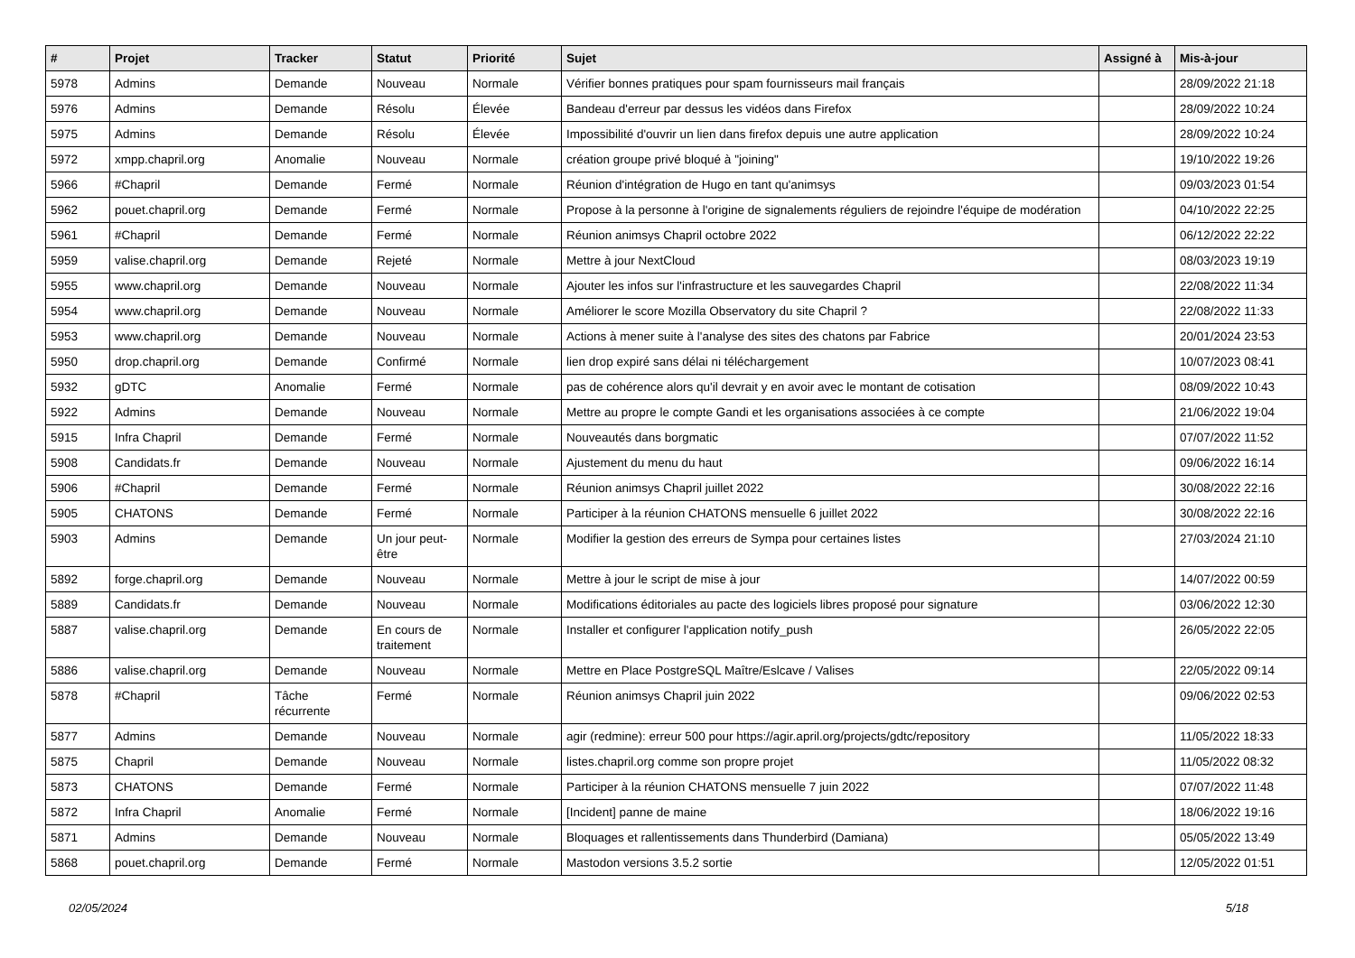| # | Projet | Tracker | Statut | Priorité | Sujet | Assigné à | Mis-à-jour |
| --- | --- | --- | --- | --- | --- | --- | --- |
| 5978 | Admins | Demande | Nouveau | Normale | Vérifier bonnes pratiques pour spam fournisseurs mail français | | 28/09/2022 21:18 |
| 5976 | Admins | Demande | Résolu | Élevée | Bandeau d'erreur par dessus les vidéos dans Firefox | | 28/09/2022 10:24 |
| 5975 | Admins | Demande | Résolu | Élevée | Impossibilité d'ouvrir un lien dans firefox depuis une autre application | | 28/09/2022 10:24 |
| 5972 | xmpp.chapril.org | Anomalie | Nouveau | Normale | création groupe privé bloqué à "joining" | | 19/10/2022 19:26 |
| 5966 | #Chapril | Demande | Fermé | Normale | Réunion d'intégration de Hugo en tant qu'animsys | | 09/03/2023 01:54 |
| 5962 | pouet.chapril.org | Demande | Fermé | Normale | Propose à la personne à l'origine de signalements réguliers de rejoindre l'équipe de modération | | 04/10/2022 22:25 |
| 5961 | #Chapril | Demande | Fermé | Normale | Réunion animsys Chapril octobre 2022 | | 06/12/2022 22:22 |
| 5959 | valise.chapril.org | Demande | Rejeté | Normale | Mettre à jour NextCloud | | 08/03/2023 19:19 |
| 5955 | www.chapril.org | Demande | Nouveau | Normale | Ajouter les infos sur l'infrastructure et les sauvegardes Chapril | | 22/08/2022 11:34 |
| 5954 | www.chapril.org | Demande | Nouveau | Normale | Améliorer le score Mozilla Observatory du site Chapril ? | | 22/08/2022 11:33 |
| 5953 | www.chapril.org | Demande | Nouveau | Normale | Actions à mener suite à l'analyse des sites des chatons par Fabrice | | 20/01/2024 23:53 |
| 5950 | drop.chapril.org | Demande | Confirmé | Normale | lien drop expiré sans délai ni téléchargement | | 10/07/2023 08:41 |
| 5932 | gDTC | Anomalie | Fermé | Normale | pas de cohérence alors qu'il devrait y en avoir avec le montant de cotisation | | 08/09/2022 10:43 |
| 5922 | Admins | Demande | Nouveau | Normale | Mettre au propre le compte Gandi et les organisations associées à ce compte | | 21/06/2022 19:04 |
| 5915 | Infra Chapril | Demande | Fermé | Normale | Nouveautés dans borgmatic | | 07/07/2022 11:52 |
| 5908 | Candidats.fr | Demande | Nouveau | Normale | Ajustement du menu du haut | | 09/06/2022 16:14 |
| 5906 | #Chapril | Demande | Fermé | Normale | Réunion animsys Chapril juillet 2022 | | 30/08/2022 22:16 |
| 5905 | CHATONS | Demande | Fermé | Normale | Participer à la réunion CHATONS mensuelle 6 juillet 2022 | | 30/08/2022 22:16 |
| 5903 | Admins | Demande | Un jour peut-être | Normale | Modifier la gestion des erreurs de Sympa pour certaines listes | | 27/03/2024 21:10 |
| 5892 | forge.chapril.org | Demande | Nouveau | Normale | Mettre à jour le script de mise à jour | | 14/07/2022 00:59 |
| 5889 | Candidats.fr | Demande | Nouveau | Normale | Modifications éditoriales au pacte des logiciels libres proposé pour signature | | 03/06/2022 12:30 |
| 5887 | valise.chapril.org | Demande | En cours de traitement | Normale | Installer et configurer l'application notify_push | | 26/05/2022 22:05 |
| 5886 | valise.chapril.org | Demande | Nouveau | Normale | Mettre en Place PostgreSQL Maître/Eslcave / Valises | | 22/05/2022 09:14 |
| 5878 | #Chapril | Tâche récurrente | Fermé | Normale | Réunion animsys Chapril juin 2022 | | 09/06/2022 02:53 |
| 5877 | Admins | Demande | Nouveau | Normale | agir (redmine): erreur 500 pour https://agir.april.org/projects/gdtc/repository | | 11/05/2022 18:33 |
| 5875 | Chapril | Demande | Nouveau | Normale | listes.chapril.org comme son propre projet | | 11/05/2022 08:32 |
| 5873 | CHATONS | Demande | Fermé | Normale | Participer à la réunion CHATONS mensuelle 7 juin 2022 | | 07/07/2022 11:48 |
| 5872 | Infra Chapril | Anomalie | Fermé | Normale | [Incident] panne de maine | | 18/06/2022 19:16 |
| 5871 | Admins | Demande | Nouveau | Normale | Bloquages et rallentissements dans Thunderbird (Damiana) | | 05/05/2022 13:49 |
| 5868 | pouet.chapril.org | Demande | Fermé | Normale | Mastodon versions 3.5.2 sortie | | 12/05/2022 01:51 |
02/05/2024 5/18